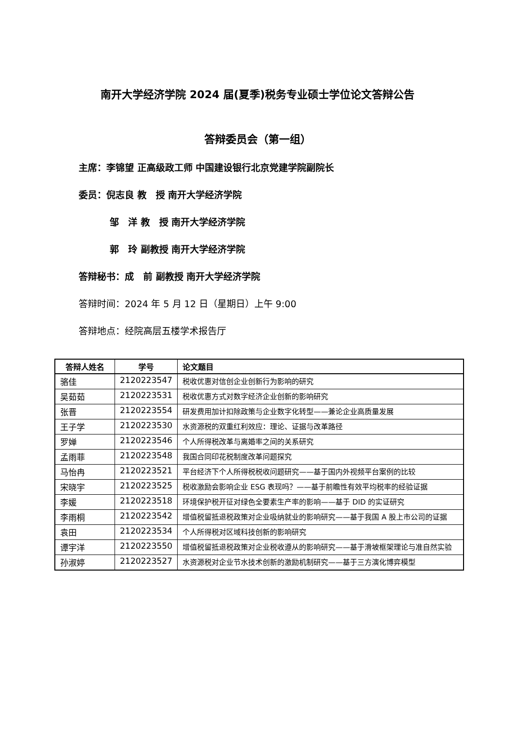南开大学经济学院 2024 届(夏季)税务专业硕士学位论文答辩公告
答辩委员会（第一组）
主席：李锦望 正高级政工师 中国建设银行北京党建学院副院长
委员：倪志良 教　授 南开大学经济学院
邹　洋 教　授 南开大学经济学院
郭　玲 副教授 南开大学经济学院
答辩秘书：成　前 副教授 南开大学经济学院
答辩时间：2024 年 5 月 12 日（星期日）上午 9:00
答辩地点：经院高层五楼学术报告厅
| 答辩人姓名 | 学号 | 论文题目 |
| --- | --- | --- |
| 骆佳 | 2120223547 | 税收优惠对信创企业创新行为影响的研究 |
| 吴茹茹 | 2120223531 | 税收优惠方式对数字经济企业创新的影响研究 |
| 张晋 | 2120223554 | 研发费用加计扣除政策与企业数字化转型——兼论企业高质量发展 |
| 王子学 | 2120223530 | 水资源税的双重红利效应：理论、证据与改革路径 |
| 罗婵 | 2120223546 | 个人所得税改革与离婚率之间的关系研究 |
| 孟雨菲 | 2120223548 | 我国合同印花税制度改革问题探究 |
| 马怡冉 | 2120223521 | 平台经济下个人所得税税收问题研究——基于国内外视频平台案例的比较 |
| 宋晓宇 | 2120223525 | 税收激励会影响企业 ESG 表现吗？——基于前瞻性有效平均税率的经验证据 |
| 李媛 | 2120223518 | 环境保护税开征对绿色全要素生产率的影响——基于 DID 的实证研究 |
| 李雨桐 | 2120223542 | 增值税留抵退税政策对企业吸纳就业的影响研究——基于我国 A 股上市公司的证据 |
| 袁田 | 2120223534 | 个人所得税对区域科技创新的影响研究 |
| 谭宇洋 | 2120223550 | 增值税留抵退税政策对企业税收遵从的影响研究——基于滑坡框架理论与准自然实验 |
| 孙淑婷 | 2120223527 | 水资源税对企业节水技术创新的激励机制研究——基于三方演化博弈模型 |